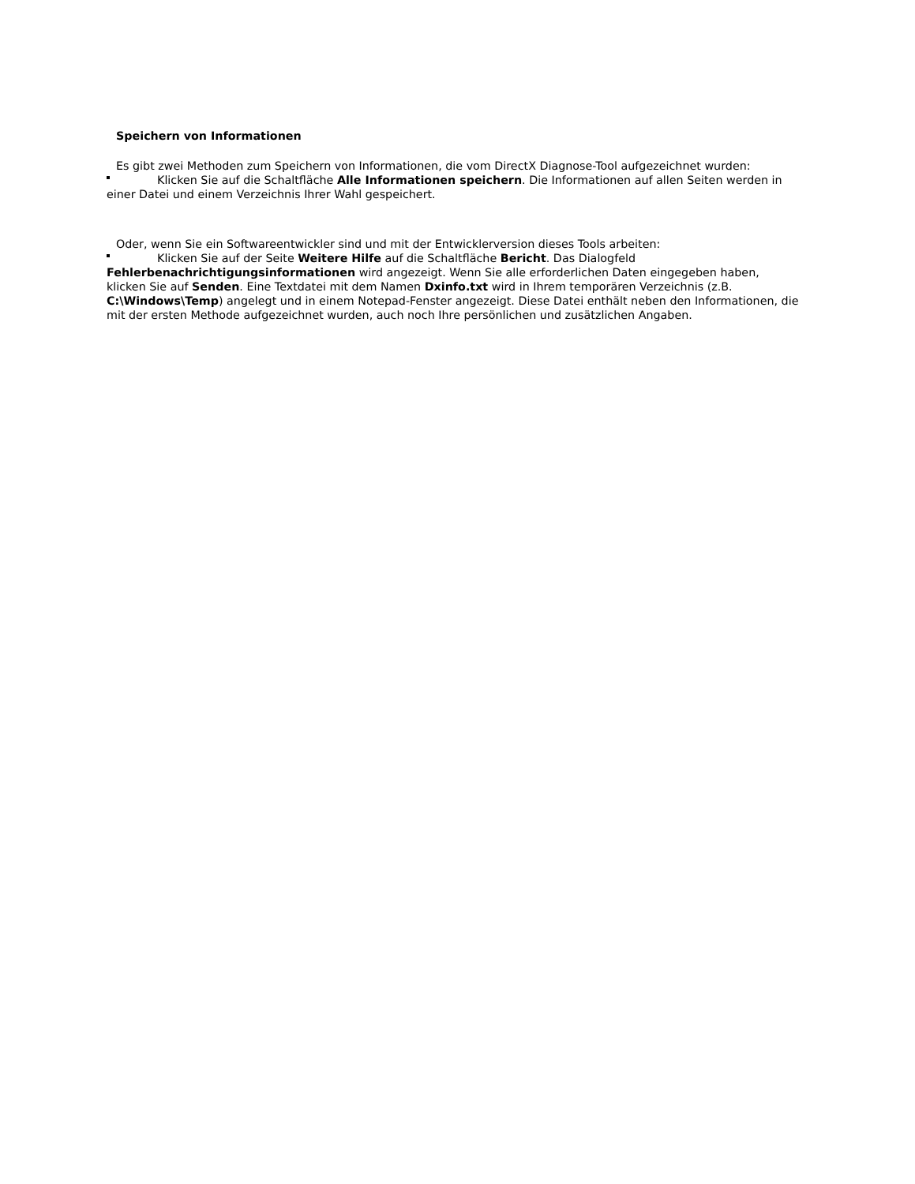Speichern von Informationen
Es gibt zwei Methoden zum Speichern von Informationen, die vom DirectX Diagnose-Tool aufgezeichnet wurden:
Klicken Sie auf die Schaltfläche Alle Informationen speichern. Die Informationen auf allen Seiten werden in einer Datei und einem Verzeichnis Ihrer Wahl gespeichert.
Oder, wenn Sie ein Softwareentwickler sind und mit der Entwicklerversion dieses Tools arbeiten:
Klicken Sie auf der Seite Weitere Hilfe auf die Schaltfläche Bericht. Das Dialogfeld Fehlerbenachrichtigungsinformationen wird angezeigt. Wenn Sie alle erforderlichen Daten eingegeben haben, klicken Sie auf Senden. Eine Textdatei mit dem Namen Dxinfo.txt wird in Ihrem temporären Verzeichnis (z.B. C:\Windows\Temp) angelegt und in einem Notepad-Fenster angezeigt. Diese Datei enthält neben den Informationen, die mit der ersten Methode aufgezeichnet wurden, auch noch Ihre persönlichen und zusätzlichen Angaben.